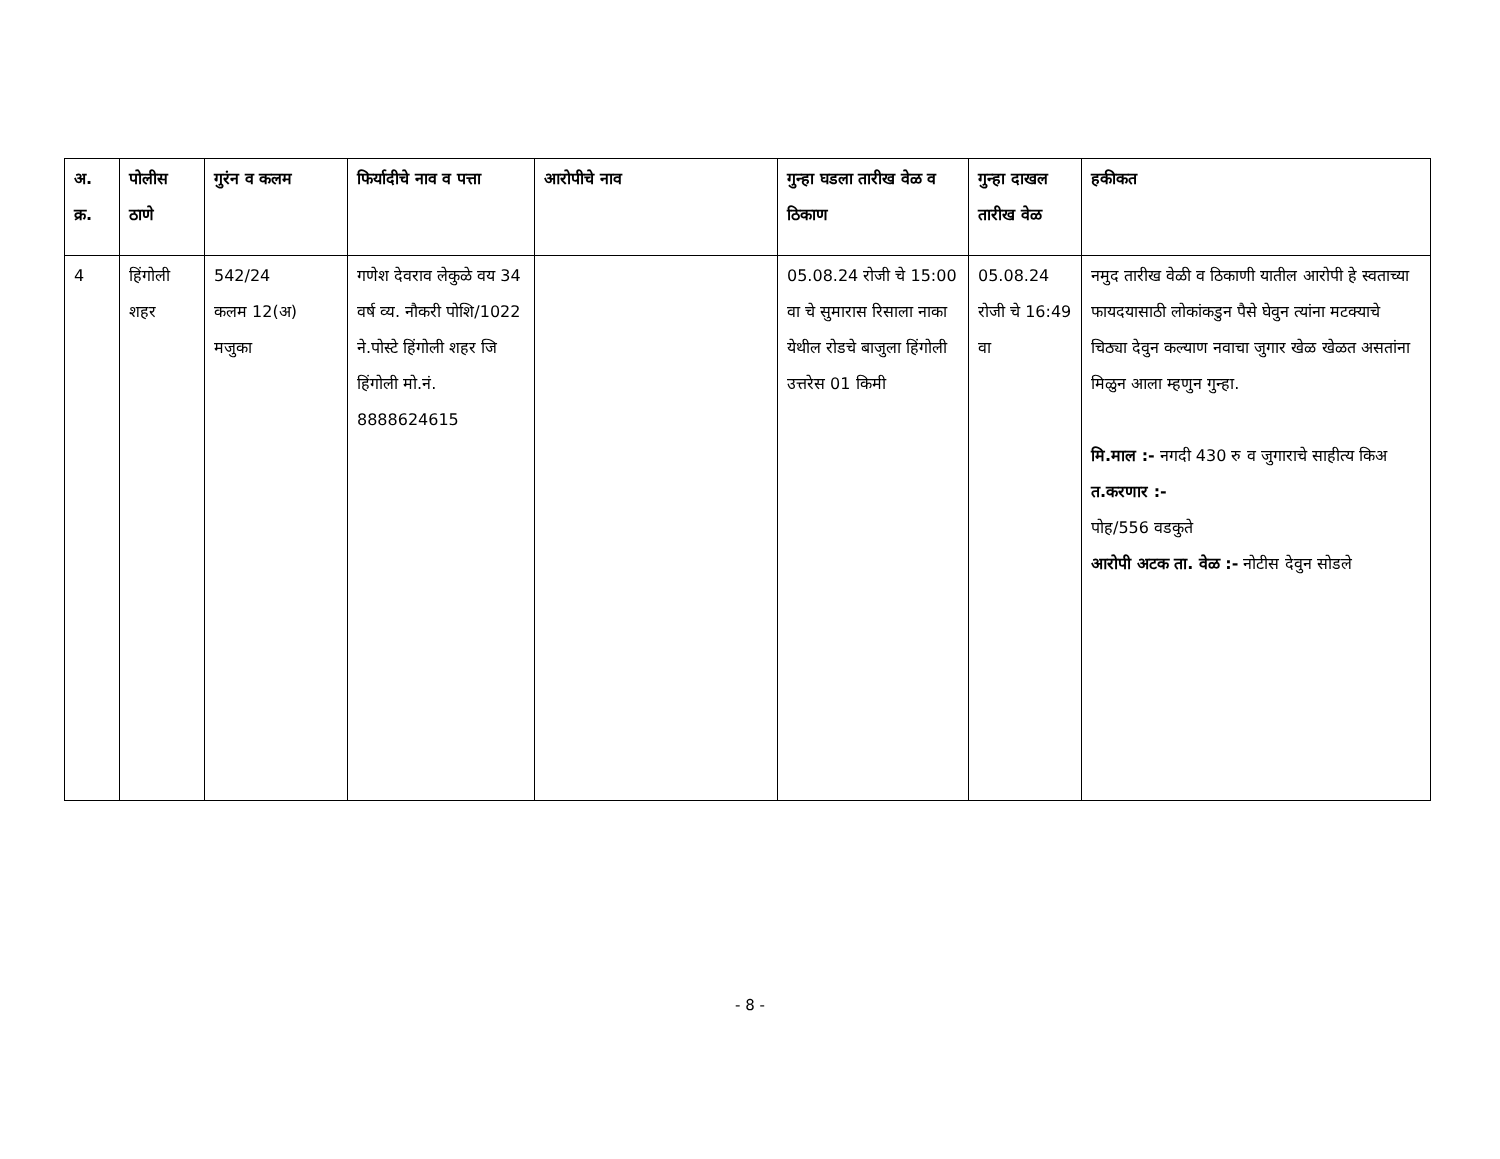| अ. क्र. | पोलीस ठाणे | गुरंन व कलम | फिर्यादीचे नाव व पत्ता | आरोपीचे नाव | गुन्हा घडला तारीख वेळ व ठिकाण | गुन्हा दाखल तारीख वेळ | हकीकत |
| --- | --- | --- | --- | --- | --- | --- | --- |
| 4 | हिंगोली शहर | 542/24 कलम 12(अ) मजुका | गणेश देवराव लेकुळे वय 34 वर्ष व्य. नौकरी पोशि/1022 ने.पोस्टे हिंगोली शहर जि हिंगोली मो.नं. 8888624615 | | 05.08.24 रोजी चे 15:00 वा चे सुमारास रिसाला नाका येथील रोडचे बाजुला हिंगोली उत्तरेस 01 किमी | 05.08.24 रोजी चे 16:49 वा | नमुद तारीख वेळी व ठिकाणी यातील आरोपी हे स्वताच्या फायदयासाठी लोकांकडुन पैसे घेवुन त्यांना मटक्याचे चिठ्या देवुन कल्याण नवाचा जुगार खेळ खेळत असतांना मिळुन आला म्हणुन गुन्हा. मि.माल :- नगदी 430 रु व जुगाराचे साहीत्य किअ त.करणार :- पोह/556 वडकुते आरोपी अटक ता. वेळ :- नोटीस देवुन सोडले |
- 8 -